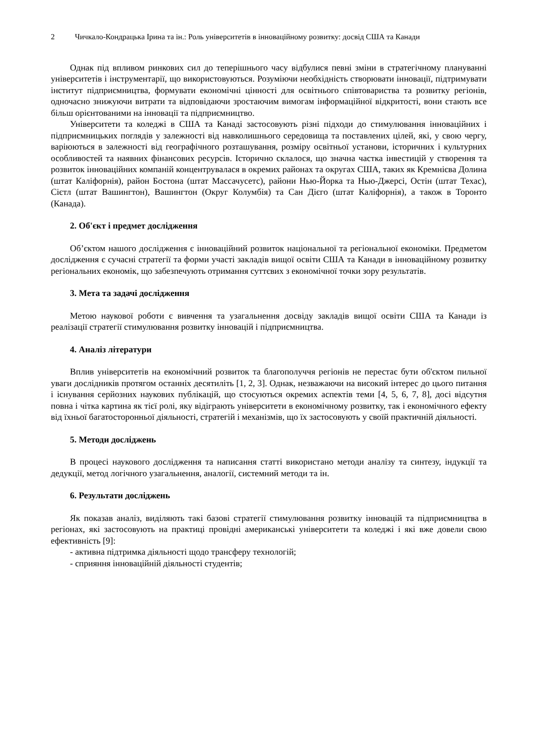2 Чичкало-Кондрацька Ірина та ін.: Роль університетів в інноваційному розвитку: досвід США та Канади
Однак під впливом ринкових сил до теперішнього часу відбулися певні зміни в стратегічному плануванні університетів і інструментарії, що використовуються. Розуміючи необхідність створювати інновації, підтримувати інститут підприємництва, формувати економічні цінності для освітнього співтовариства та розвитку регіонів, одночасно знижуючи витрати та відповідаючи зростаючим вимогам інформаційної відкритості, вони стають все більш орієнтованими на інновації та підприємництво.
Університети та коледжі в США та Канаді застосовують різні підходи до стимулювання інноваційних і підприємницьких поглядів у залежності від навколишнього середовища та поставлених цілей, які, у свою чергу, варіюються в залежності від географічного розташування, розміру освітньої установи, історичних і культурних особливостей та наявних фінансових ресурсів. Історично склалося, що значна частка інвестицій у створення та розвиток інноваційних компаній концентрувалася в окремих районах та округах США, таких як Кремнієва Долина (штат Каліфорнія), район Бостона (штат Массачусетс), райони Нью-Йорка та Нью-Джерсі, Остін (штат Техас), Сієтл (штат Вашингтон), Вашингтон (Округ Колумбія) та Сан Дієго (штат Каліфорнія), а також в Торонто (Канада).
2. Об'єкт і предмет дослідження
Об’єктом нашого дослідження є інноваційний розвиток національної та регіональної економіки. Предметом дослідження є сучасні стратегії та форми участі закладів вищої освіти США та Канади в інноваційному розвитку регіональних економік, що забезпечують отримання суттєвих з економічної точки зору результатів.
3. Мета та задачі дослідження
Метою наукової роботи є вивчення та узагальнення досвіду закладів вищої освіти США та Канади із реалізації стратегії стимулювання розвитку інновацій і підприємництва.
4. Аналіз літератури
Вплив університетів на економічний розвиток та благополуччя регіонів не перестає бути об'єктом пильної уваги дослідників протягом останніх десятиліть [1, 2, 3]. Однак, незважаючи на високий інтерес до цього питання і існування серйозних наукових публікацій, що стосуються окремих аспектів теми [4, 5, 6, 7, 8], досі відсутня повна і чітка картина як тієї ролі, яку відіграють університети в економічному розвитку, так і економічного ефекту від їхньої багатосторонньої діяльності, стратегій і механізмів, що їх застосовують у своїй практичній діяльності.
5. Методи досліджень
В процесі наукового дослідження та написання статті використано методи аналізу та синтезу, індукції та дедукції, метод логічного узагальнення, аналогії, системний методи та ін.
6. Результати досліджень
Як показав аналіз, виділяють такі базові стратегії стимулювання розвитку інновацій та підприємництва в регіонах, які застосовують на практиці провідні американські університети та коледжі і які вже довели свою ефективність [9]:
- активна підтримка діяльності щодо трансферу технологій;
- сприяння інноваційній діяльності студентів;